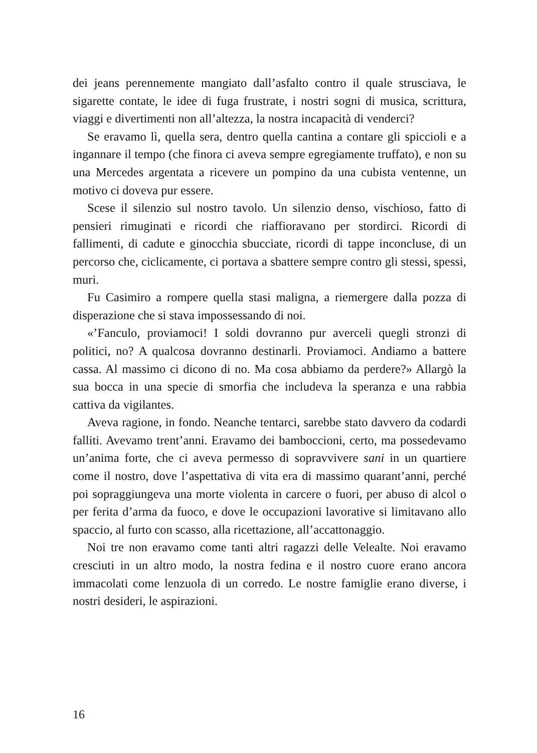dei jeans perennemente mangiato dall’asfalto contro il quale strusciava, le sigarette contate, le idee di fuga frustrate, i nostri sogni di musica, scrittura, viaggi e divertimenti non all’altezza, la nostra incapacità di venderci?
Se eravamo lì, quella sera, dentro quella cantina a contare gli spiccioli e a ingannare il tempo (che finora ci aveva sempre egregiamente truffato), e non su una Mercedes argentata a ricevere un pompino da una cubista ventenne, un motivo ci doveva pur essere.
Scese il silenzio sul nostro tavolo. Un silenzio denso, vischioso, fatto di pensieri rimuginati e ricordi che riaffioravano per stordirci. Ricordi di fallimenti, di cadute e ginocchia sbucciate, ricordi di tappe inconcluse, di un percorso che, ciclicamente, ci portava a sbattere sempre contro gli stessi, spessi, muri.
Fu Casimiro a rompere quella stasi maligna, a riemergere dalla pozza di disperazione che si stava impossessando di noi.
«’Fanculo, proviamoci! I soldi dovranno pur averceli quegli stronzi di politici, no? A qualcosa dovranno destinarli. Proviamoci. Andiamo a battere cassa. Al massimo ci dicono di no. Ma cosa abbiamo da perdere?» Allargò la sua bocca in una specie di smorfia che includeva la speranza e una rabbia cattiva da vigilantes.
Aveva ragione, in fondo. Neanche tentarci, sarebbe stato davvero da codardi falliti. Avevamo trent’anni. Eravamo dei bamboccioni, certo, ma possedevamo un’anima forte, che ci aveva permesso di sopravvivere sani in un quartiere come il nostro, dove l’aspettativa di vita era di massimo quarant’anni, perché poi sopraggiungeva una morte violenta in carcere o fuori, per abuso di alcol o per ferita d’arma da fuoco, e dove le occupazioni lavorative si limitavano allo spaccio, al furto con scasso, alla ricettazione, all’accattonaggio.
Noi tre non eravamo come tanti altri ragazzi delle Velealte. Noi eravamo cresciuti in un altro modo, la nostra fedina e il nostro cuore erano ancora immacolati come lenzuola di un corredo. Le nostre famiglie erano diverse, i nostri desideri, le aspirazioni.
16